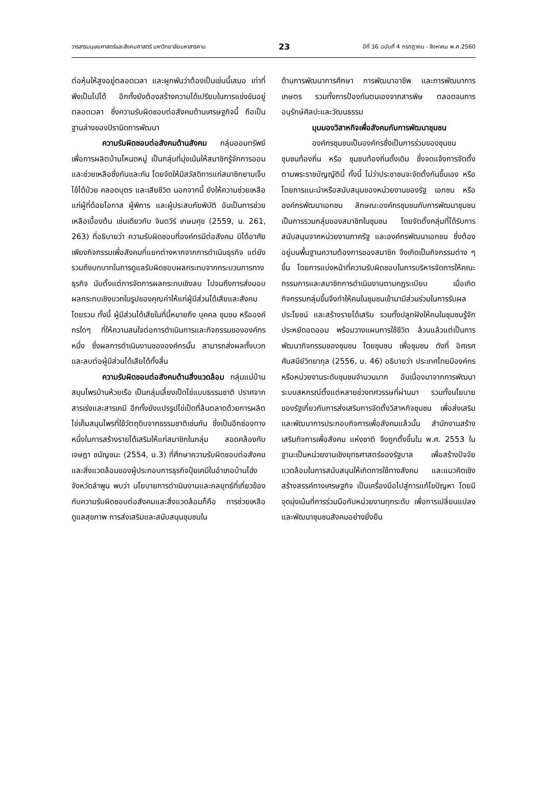วารสารมนุษยศาสตร์และสังคมศาสตร์ มหาวิทยาลัยมหาสารคาม 23 ปีที่ 36 ฉบับที่ 4 กรกฎาคม - สิงหาคม พ.ศ.2560
ต่อหุ้นให้สูงอยู่ตลอดเวลา และผูกพันว่าต้องเป็นเช่นนี้เสมอ เท่าที่พึงเป็นไปได้ อีกทั้งยังต้องสร้างความได้เปรียบในการแข่งขันอยู่ตลอดเวลา ซึ่งความรับผิดชอบต่อสังคมด้านเศรษฐกิจนี้ ถือเป็นฐานล่างของปิรามิดการพัฒนา
ความรับผิดชอบต่อสังคมด้านสังคม กลุ่มออมทรัพย์เพื่อการผลิตบ้านโหนดหมู่ เป็นกลุ่มที่มุ่งเน้นให้สมาชิกรู้จักการออมและช่วยเหลือซึ่งกันและกัน โดยจัดให้มีสวัสดิการแก่สมาชิกยามเจ็บไข้ได้ป่วย คลอดบุตร และเสียชีวิต นอกจากนี้ ยังให้ความช่วยเหลือแก่ผู้ที่ด้อยโอกาส ผู้พิการ และผู้ประสบภัยพิบัติ อันเป็นการช่วยเหลือเบื้องต้น เช่นเดียวกับ จินตวีร์ เกษมศุข (2559, น. 261, 263) ที่อธิบายว่า ความรับผิดชอบที่องค์กรมีต่อสังคม มิได้อาศัยเพียงกิจกรรมเพื่อสังคมที่แยกต่างหากจากการดำเนินธุรกิจ แต่ยังรวมถึงบทบาทในการดูแลรับผิดชอบผลกระทบจากกระบวนการทางธุรกิจ นับตั้งแต่การจัดการผลกระทบเชิงลบ ไปจนถึงการส่งมอบผลกระทบเชิงบวกในรูปของคุณค่าให้แก่ผู้มีส่วนได้เสียและสังคมโดยรวม ทั้งนี้ ผู้มีส่วนได้เสียในที่นี้หมายถึง บุคคล ชุมชน หรือองค์กรใดๆ ที่ให้ความสนใจต่อการดำเนินการและกิจกรรมขององค์กรหนึ่ง ซึ่งผลการดำเนินงานขององค์กรนั้น สามารถส่งผลทั้งบวกและลบต่อผู้มีส่วนได้เสียได้ทั้งสิ้น
ความรับผิดชอบต่อสังคมด้านสิ่งแวดล้อม กลุ่มแม่บ้านสมุนไพรบ้านห้วยเรือ เป็นกลุ่มเลี้ยงเป็ดไข่แบบธรรมชาติ ปราศจากสารเร่งและสารเคมี อีกทั้งยังแปรรูปไข่เป็ดที่ล้นตลาดด้วยการผลิตไข่เค็มสมุนไพรที่ใช้วัตถุดิบจากธรรมชาติเช่นกัน ซึ่งเป็นอีกช่องทางหนึ่งในการสร้างรายได้เสริมให้แก่สมาชิกในกลุ่ม สอดคล้องกับ เจษฎา ชนัญชนะ (2554, น.3) ที่ศึกษาความรับผิดชอบต่อสังคมและสิ่งแวดล้อมของผู้ประกอบการธุรกิจปุ๋ยเคมีในอำเภอบ้านโฮ่ง จังหวัดลำพูน พบว่า นโยบายการดำเนินงานและกลยุทธ์ที่เกี่ยวข้องกับความรับผิดชอบต่อสังคมและสิ่งแวดล้อมก็คือ การช่วยเหลือดูแลสุขภาพ การส่งเสริมและสนับสนุนชุมชนใน
ด้านการพัฒนาการศึกษา การพัฒนาอาชีพ และการพัฒนาการเกษตร รวมทั้งการป้องกันตนเองจากสารพิษ ตลอดจนการอนุรักษ์ศิลปะและวัฒนธรรม
มุมมองวิสาหกิจเพื่อสังคมกับการพัฒนาชุมชน
องค์กรชุมชนเป็นองค์กรซึ่งเป็นการร่วมของชุมชน ชุมชนท้องถิ่น หรือ ชุมชนท้องถิ่นดั้งเดิม ซึ่งจดแจ้งการจัดตั้งตามพระราชบัญญัตินี้ ทั้งนี้ ไม่ว่าประชาชนจะจัดตั้งกันขึ้นเอง หรือโดยการแนะนำหรือสนับสนุนของหน่วยงานของรัฐ เอกชน หรือองค์กรพัฒนาเอกชน ลักษณะองค์กรชุมชนกับการพัฒนาชุมชนเป็นการรวมกลุ่มของสมาชิกในชุมชน โดยจัดตั้งกลุ่มที่ได้รับการสนับสนุนจากหน่วยงานภาครัฐ และองค์กรพัฒนาเอกชน ซึ่งต้องอยู่บนพื้นฐานความต้องการของสมาชิก จึงเกิดเป็นกิจกรรมต่าง ๆ ขึ้น โดยการแบ่งหน้าที่ความรับผิดชอบในการบริหารจัดการให้คณะกรรมการและสมาชิกการดำเนินงานตามกฎระเบียบ เมื่อเกิดกิจกรรมกลุ่มขึ้นจึงทำให้คนในชุมชนเข้ามามีส่วนร่วมในการรับผลประโยชน์ และสร้างรายได้เสริม รวมทั้งปลูกฝังให้คนในชุมชนรู้จักประหยัดอดออม พร้อมวางแผนการใช้ชีวิต ล้วนแล้วแต่เป็นการพัฒนากิจกรรมของชุมชน โดยชุมชน เพื่อชุมชน ดังที่ อิศเรศ ศันสนีย์วิทยากุล (2556, น. 46) อธิบายว่า ประเทศไทยมีองค์กรหรือหน่วยงานระดับชุมชนจำนวนมาก อันเนื่องมาจากการพัฒนาระบบสหกรณ์ตั้งแต่หลายช่วงทศวรรษที่ผ่านมา รวมทั้งนโยบายของรัฐเกี่ยวกับการส่งเสริมการจัดตั้งวิสาหกิจชุมชน เพื่อส่งเสริมและพัฒนาการประกอบกิจการเพื่อสังคมแล้วนั้น สำนักงานสร้างเสริมกิจการเพื่อสังคม แห่งชาติ จึงถูกตั้งขึ้นใน พ.ศ. 2553 ในฐานะเป็นหน่วยงานเชิงยุทธศาสตร์ของรัฐบาล เพื่อสร้างปัจจัยแวดล้อมในการสนับสนุนให้เกิดการใช้ทางสังคม และแนวคิดเชิงสร้างสรรค์ทางเศรษฐกิจ เป็นเครื่องมือไปสู่การแก้ไขปัญหา โดยมีจุดมุ่งเน้นที่การร่วมมือกับหน่วยงานทุกระดับ เพื่อการเปลี่ยนแปลงและพัฒนาชุมชนสังคมอย่างยั่งยืน